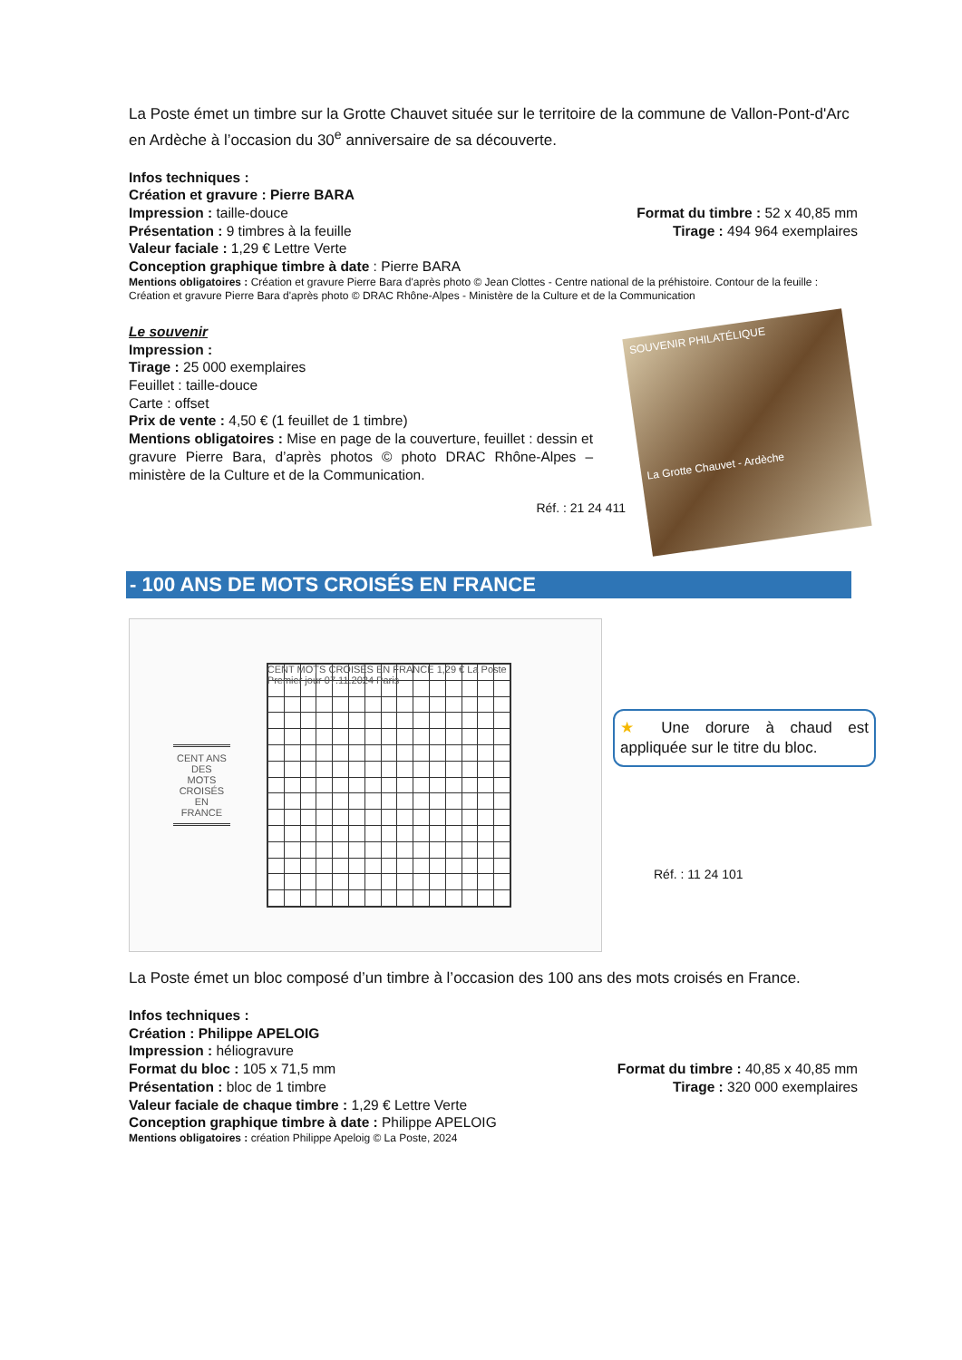La Poste émet un timbre sur la Grotte Chauvet située sur le territoire de la commune de Vallon-Pont-d'Arc en Ardèche à l’occasion du 30<sup>e</sup> anniversaire de sa découverte.
Infos techniques :
Création et gravure : Pierre BARA
Impression : taille-douce Format du timbre : 52 x 40,85 mm
Présentation : 9 timbres à la feuille Tirage : 494 964 exemplaires
Valeur faciale : 1,29 € Lettre Verte
Conception graphique timbre à date : Pierre BARA
Mentions obligatoires : Création et gravure Pierre Bara d'après photo © Jean Clottes - Centre national de la préhistoire. Contour de la feuille : Création et gravure Pierre Bara d'après photo © DRAC Rhône-Alpes - Ministère de la Culture et de la Communication
Le souvenir
Impression :
Tirage : 25 000 exemplaires
Feuillet : taille-douce
Carte : offset
Prix de vente : 4,50 € (1 feuillet de 1 timbre)
Mentions obligatoires : Mise en page de la couverture, feuillet : dessin et gravure Pierre Bara, d’après photos © photo DRAC Rhône-Alpes – ministère de la Culture et de la Communication.
Réf. : 21 24 411
SOUVENIR PHILATÉLIQUE
La Grotte Chauvet - Ardèche
- 100 ANS DE MOTS CROISÉS EN FRANCE
CENT ANS
DES
MOTS
CROISÉS
EN
FRANCE
CENT MOTS CROISÉS EN FRANCE 1,29 € La Poste Premier jour 07.11.2024 Paris
★ Une dorure à chaud est appliquée sur le titre du bloc.
Réf. : 11 24 101
La Poste émet un bloc composé d’un timbre à l’occasion des 100 ans des mots croisés en France.
Infos techniques :
Création : Philippe APELOIG
Impression : héliogravure
Format du bloc : 105 x 71,5 mm Format du timbre : 40,85 x 40,85 mm
Présentation : bloc de 1 timbre Tirage : 320 000 exemplaires
Valeur faciale de chaque timbre : 1,29 € Lettre Verte
Conception graphique timbre à date : Philippe APELOIG
Mentions obligatoires : création Philippe Apeloig © La Poste, 2024